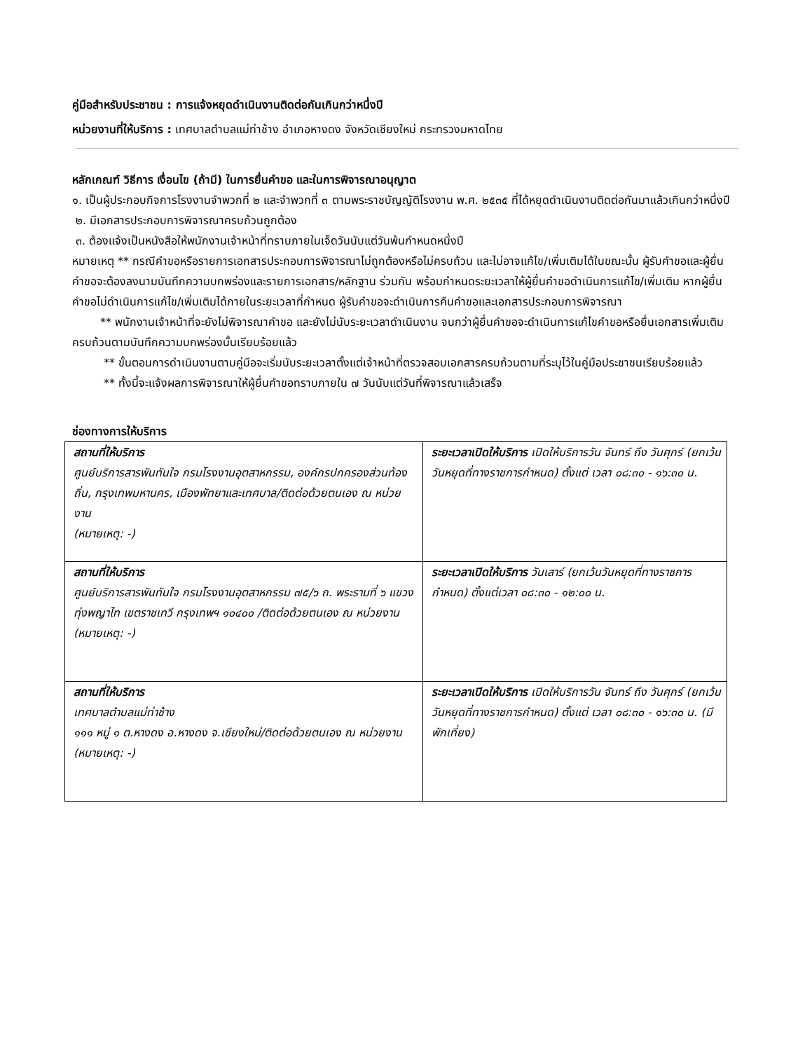คู่มือสำหรับประชาชน : การแจ้งหยุดดำเนินงานติดต่อกันเกินกว่าหนึ่งปี
หน่วยงานที่ให้บริการ : เทศบาลตำบลแม่ท่าช้าง อำเภอหางดง จังหวัดเชียงใหม่ กระทรวงมหาดไทย
หลักเกณฑ์ วิธีการ เงื่อนไข (ถ้ามี) ในการยื่นคำขอ และในการพิจารณาอนุญาต
๑. เป็นผู้ประกอบกิจการโรงงานจำพวกที่ ๒ และจำพวกที่ ๓ ตามพระราชบัญญัติโรงงาน พ.ศ. ๒๕๓๕ ที่ได้หยุดดำเนินงานติดต่อกันมาแล้วเกินกว่าหนึ่งปี
๒. มีเอกสารประกอบการพิจารณาครบถ้วนถูกต้อง
๓. ต้องแจ้งเป็นหนังสือให้พนักงานเจ้าหน้าที่ทราบภายในเจ็ดวันนับแต่วันพ้นกำหนดหนึ่งปี
หมายเหตุ ** กรณีคำขอหรือรายการเอกสารประกอบการพิจารณาไม่ถูกต้องหรือไม่ครบถ้วน และไม่อาจแก้ไข/เพิ่มเติมได้ในขณะนั้น ผู้รับคำขอและผู้ยื่นคำขอจะต้องลงนามบันทึกความบกพร่องและรายการเอกสาร/หลักฐาน ร่วมกัน พร้อมกำหนดระยะเวลาให้ผู้ยื่นคำขอดำเนินการแก้ไข/เพิ่มเติม หากผู้ยื่นคำขอไม่ดำเนินการแก้ไข/เพิ่มเติมได้ภายในระยะเวลาที่กำหนด ผู้รับคำขอจะดำเนินการคืนคำขอและเอกสารประกอบการพิจารณา
** พนักงานเจ้าหน้าที่จะยังไม่พิจารณาคำขอ และยังไม่นับระยะเวลาดำเนินงาน จนกว่าผู้ยื่นคำขอจะดำเนินการแก้ไขคำขอหรือยื่นเอกสารเพิ่มเติมครบถ้วนตามบันทึกความบกพร่องนั้นเรียบร้อยแล้ว
** ขั้นตอนการดำเนินงานตามคู่มือจะเริ่มนับระยะเวลาตั้งแต่เจ้าหน้าที่ตรวจสอบเอกสารครบถ้วนตามที่ระบุไว้ในคู่มือประชาชนเรียบร้อยแล้ว
** ทั้งนี้จะแจ้งผลการพิจารณาให้ผู้ยื่นคำขอทราบภายใน ๗ วันนับแต่วันที่พิจารณาแล้วเสร็จ
ช่องทางการให้บริการ
| สถานที่ให้บริการ ศูนย์บริการสารพันทันใจ กรมโรงงานอุตสาหกรรม, องค์กรปกครองส่วนท้องถิ่น, กรุงเทพมหานคร, เมืองพัทยาและเทศบาล/ติดต่อด้วยตนเอง ณ หน่วยงาน (หมายเหตุ: -) | ระยะเวลาเปิดให้บริการ เปิดให้บริการวัน จันทร์ ถึง วันศุกร์ (ยกเว้นวันหยุดที่ทางราชการกำหนด) ตั้งแต่ เวลา ๐๘:๓๐ - ๑๖:๓๐ น. |
| สถานที่ให้บริการ ศูนย์บริการสารพันทันใจ กรมโรงงานอุตสาหกรรม ๗๕/๖ ถ. พระรามที่ ๖ แขวงทุ่งพญาไท เขตราชเทวี กรุงเทพฯ ๑๐๔๐๐ /ติดต่อด้วยตนเอง ณ หน่วยงาน (หมายเหตุ: -) | ระยะเวลาเปิดให้บริการ วันเสาร์ (ยกเว้นวันหยุดที่ทางราชการกำหนด) ตั้งแต่เวลา ๐๘:๓๐ - ๑๒:๐๐ น. |
| สถานที่ให้บริการ เทศบาลตำบลแม่ท่าช้าง ๑๑๑ หมู่ ๑ ต.หางดง อ.หางดง จ.เชียงใหม่/ติดต่อด้วยตนเอง ณ หน่วยงาน (หมายเหตุ: -) | ระยะเวลาเปิดให้บริการ เปิดให้บริการวัน จันทร์ ถึง วันศุกร์ (ยกเว้นวันหยุดที่ทางราชการกำหนด) ตั้งแต่ เวลา ๐๘:๓๐ - ๑๖:๓๐ น. (มีพักเที่ยง) |